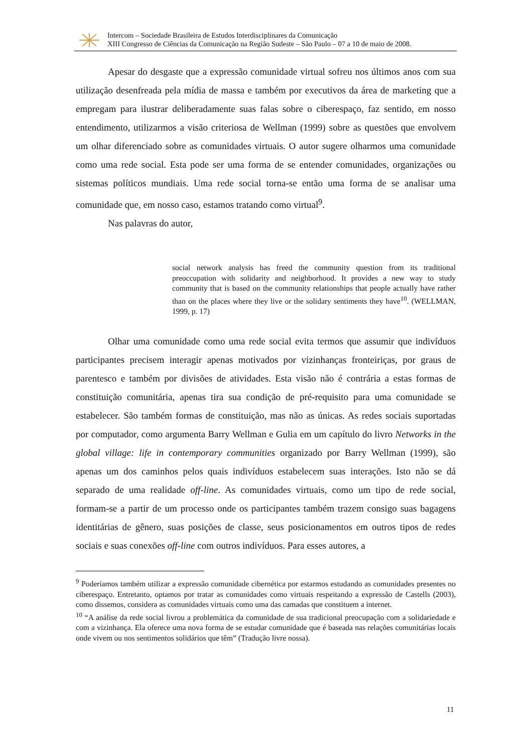Intercom – Sociedade Brasileira de Estudos Interdisciplinares da Comunicação
XIII Congresso de Ciências da Comunicação na Região Sudeste – São Paulo – 07 a 10 de maio de 2008.
Apesar do desgaste que a expressão comunidade virtual sofreu nos últimos anos com sua utilização desenfreada pela mídia de massa e também por executivos da área de marketing que a empregam para ilustrar deliberadamente suas falas sobre o ciberespaço, faz sentido, em nosso entendimento, utilizarmos a visão criteriosa de Wellman (1999) sobre as questões que envolvem um olhar diferenciado sobre as comunidades virtuais. O autor sugere olharmos uma comunidade como uma rede social. Esta pode ser uma forma de se entender comunidades, organizações ou sistemas políticos mundiais. Uma rede social torna-se então uma forma de se analisar uma comunidade que, em nosso caso, estamos tratando como virtual<sup>9</sup>.
Nas palavras do autor,
social network analysis has freed the community question from its traditional preoccupation with solidarity and neighborhood. It provides a new way to study community that is based on the community relationships that people actually have rather than on the places where they live or the solidary sentiments they have<sup>10</sup>. (WELLMAN, 1999, p. 17)
Olhar uma comunidade como uma rede social evita termos que assumir que indivíduos participantes precisem interagir apenas motivados por vizinhanças fronteiriças, por graus de parentesco e também por divisões de atividades. Esta visão não é contrária a estas formas de constituição comunitária, apenas tira sua condição de pré-requisito para uma comunidade se estabelecer. São também formas de constituição, mas não as únicas. As redes sociais suportadas por computador, como argumenta Barry Wellman e Gulia em um capítulo do livro Networks in the global village: life in contemporary communities organizado por Barry Wellman (1999), são apenas um dos caminhos pelos quais indivíduos estabelecem suas interações. Isto não se dá separado de uma realidade off-line. As comunidades virtuais, como um tipo de rede social, formam-se a partir de um processo onde os participantes também trazem consigo suas bagagens identitárias de gênero, suas posições de classe, seus posicionamentos em outros tipos de redes sociais e suas conexões off-line com outros indivíduos. Para esses autores, a
<sup>9</sup> Poderíamos também utilizar a expressão comunidade cibernética por estarmos estudando as comunidades presentes no ciberespaço. Entretanto, optamos por tratar as comunidades como virtuais respeitando a expressão de Castells (2003), como dissemos, considera as comunidades virtuais como uma das camadas que constituem a internet.
<sup>10</sup> “A análise da rede social livrou a problemática da comunidade de sua tradicional preocupação com a solidariedade e com a vizinhança. Ela oferece uma nova forma de se estudar comunidade que é baseada nas relações comunitárias locais onde vivem ou nos sentimentos solidários que têm” (Tradução livre nossa).
11